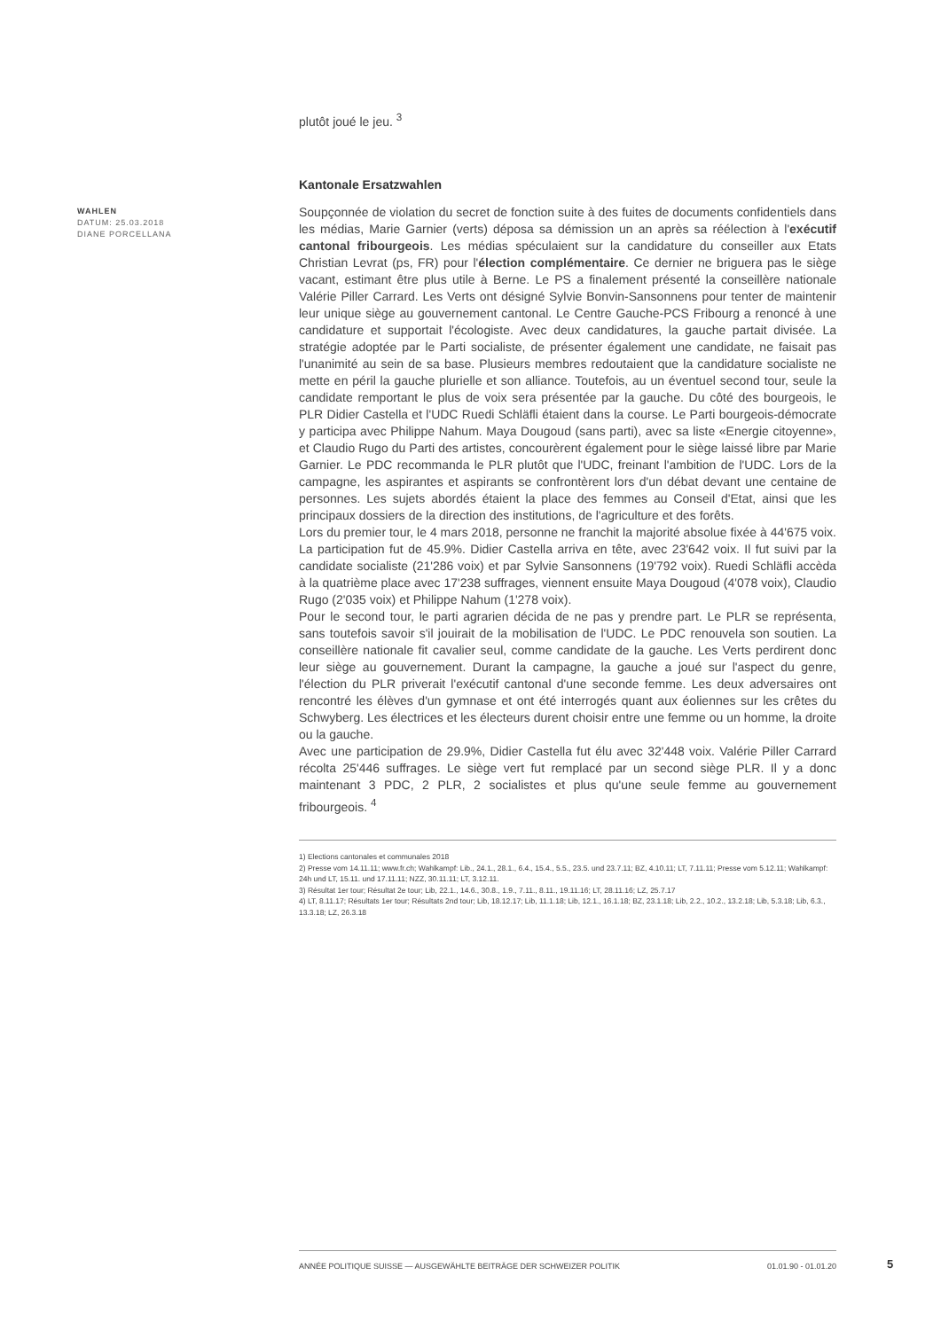plutôt joué le jeu. <sup>3</sup>
Kantonale Ersatzwahlen
WAHLEN
DATUM: 25.03.2018
DIANE PORCELLANA
Soupçonnée de violation du secret de fonction suite à des fuites de documents confidentiels dans les médias, Marie Garnier (verts) déposa sa démission un an après sa réélection à l'exécutif cantonal fribourgeois. Les médias spéculaient sur la candidature du conseiller aux Etats Christian Levrat (ps, FR) pour l'élection complémentaire. Ce dernier ne briguera pas le siège vacant, estimant être plus utile à Berne. Le PS a finalement présenté la conseillère nationale Valérie Piller Carrard. Les Verts ont désigné Sylvie Bonvin-Sansonnens pour tenter de maintenir leur unique siège au gouvernement cantonal. Le Centre Gauche-PCS Fribourg a renoncé à une candidature et supportait l'écologiste. Avec deux candidatures, la gauche partait divisée. La stratégie adoptée par le Parti socialiste, de présenter également une candidate, ne faisait pas l'unanimité au sein de sa base. Plusieurs membres redoutaient que la candidature socialiste ne mette en péril la gauche plurielle et son alliance. Toutefois, au un éventuel second tour, seule la candidate remportant le plus de voix sera présentée par la gauche. Du côté des bourgeois, le PLR Didier Castella et l'UDC Ruedi Schläfli étaient dans la course. Le Parti bourgeois-démocrate y participa avec Philippe Nahum. Maya Dougoud (sans parti), avec sa liste «Energie citoyenne», et Claudio Rugo du Parti des artistes, concourèrent également pour le siège laissé libre par Marie Garnier. Le PDC recommanda le PLR plutôt que l'UDC, freinant l'ambition de l'UDC. Lors de la campagne, les aspirantes et aspirants se confrontèrent lors d'un débat devant une centaine de personnes. Les sujets abordés étaient la place des femmes au Conseil d'Etat, ainsi que les principaux dossiers de la direction des institutions, de l'agriculture et des forêts.
Lors du premier tour, le 4 mars 2018, personne ne franchit la majorité absolue fixée à 44'675 voix. La participation fut de 45.9%. Didier Castella arriva en tête, avec 23'642 voix. Il fut suivi par la candidate socialiste (21'286 voix) et par Sylvie Sansonnens (19'792 voix). Ruedi Schläfli accèda à la quatrième place avec 17'238 suffrages, viennent ensuite Maya Dougoud (4'078 voix), Claudio Rugo (2'035 voix) et Philippe Nahum (1'278 voix).
Pour le second tour, le parti agrarien décida de ne pas y prendre part. Le PLR se représenta, sans toutefois savoir s'il jouirait de la mobilisation de l'UDC. Le PDC renouvela son soutien. La conseillère nationale fit cavalier seul, comme candidate de la gauche. Les Verts perdirent donc leur siège au gouvernement. Durant la campagne, la gauche a joué sur l'aspect du genre, l'élection du PLR priverait l'exécutif cantonal d'une seconde femme. Les deux adversaires ont rencontré les élèves d'un gymnase et ont été interrogés quant aux éoliennes sur les crêtes du Schwyberg. Les électrices et les électeurs durent choisir entre une femme ou un homme, la droite ou la gauche.
Avec une participation de 29.9%, Didier Castella fut élu avec 32'448 voix. Valérie Piller Carrard récolta 25'446 suffrages. Le siège vert fut remplacé par un second siège PLR. Il y a donc maintenant 3 PDC, 2 PLR, 2 socialistes et plus qu'une seule femme au gouvernement fribourgeois. <sup>4</sup>
1) Elections cantonales et communales 2018
2) Presse vom 14.11.11; www.fr.ch; Wahlkampf: Lib., 24.1., 28.1., 6.4., 15.4., 5.5., 23.5. und 23.7.11; BZ, 4.10.11; LT, 7.11.11; Presse vom 5.12.11; Wahlkampf: 24h und LT, 15.11. und 17.11.11; NZZ, 30.11.11; LT, 3.12.11.
3) Résultat 1er tour; Résultat 2e tour; Lib, 22.1., 14.6., 30.8., 1.9., 7.11., 8.11., 19.11.16; LT, 28.11.16; LZ, 25.7.17
4) LT, 8.11.17; Résultats 1er tour; Résultats 2nd tour; Lib, 18.12.17; Lib, 11.1.18; Lib, 12.1., 16.1.18; BZ, 23.1.18; Lib, 2.2., 10.2., 13.2.18; Lib, 5.3.18; Lib, 6.3., 13.3.18; LZ, 26.3.18
ANNÉE POLITIQUE SUISSE — AUSGEWÄHLTE BEITRÄGE DER SCHWEIZER POLITIK 01.01.90 - 01.01.20
5